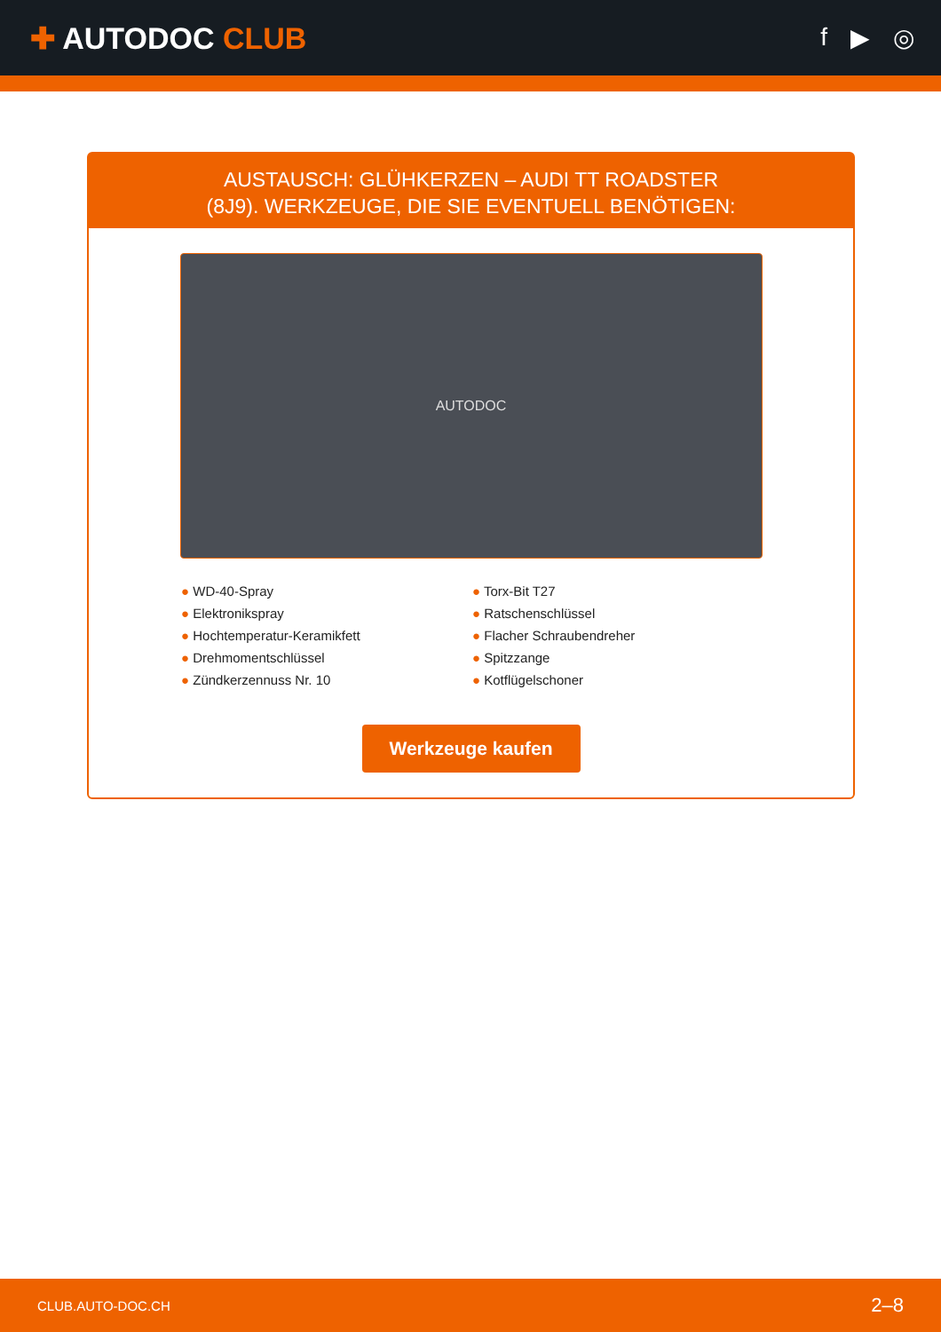✚ AUTODOC CLUB
f ▶ ◎
AUSTAUSCH: GLÜHKERZEN – AUDI TT ROADSTER
(8J9). WERKZEUGE, DIE SIE EVENTUELL BENÖTIGEN:
AUTODOC
● WD-40-Spray
● Torx-Bit T27
● Elektronikspray
● Ratschenschlüssel
● Hochtemperatur-Keramikfett
● Flacher Schraubendreher
● Drehmomentschlüssel
● Spitzzange
● Zündkerzennuss Nr. 10
● Kotflügelschoner
Werkzeuge kaufen
CLUB.AUTO-DOC.CH 2–8